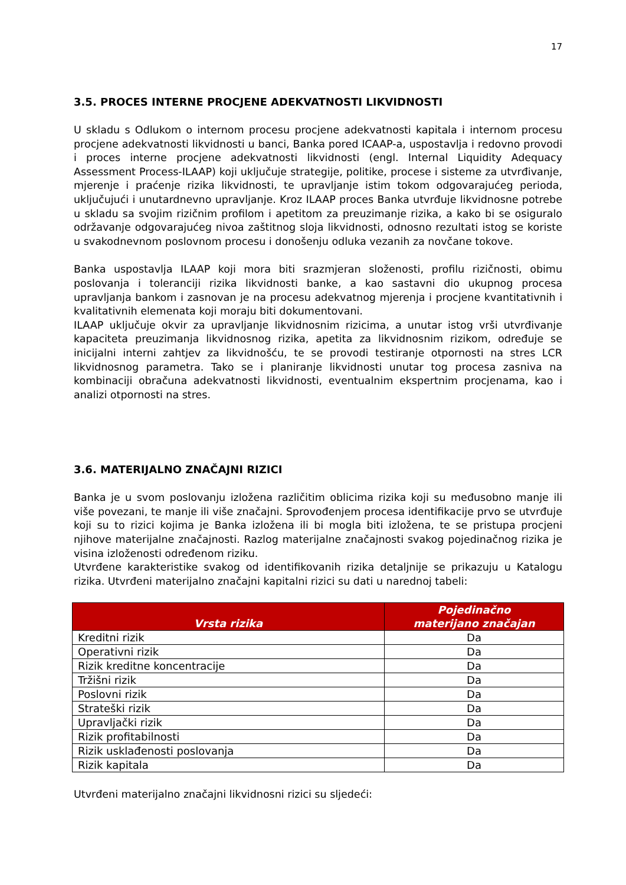17
3.5. PROCES INTERNE PROCJENE ADEKVATNOSTI LIKVIDNOSTI
U skladu s Odlukom o internom procesu procjene adekvatnosti kapitala i internom procesu procjene adekvatnosti likvidnosti u banci, Banka pored ICAAP-a, uspostavlja i redovno provodi i proces interne procjene adekvatnosti likvidnosti (engl. Internal Liquidity Adequacy Assessment Process-ILAAP) koji uključuje strategije, politike, procese i sisteme za utvrđivanje, mjerenje i praćenje rizika likvidnosti, te upravljanje istim tokom odgovarajućeg perioda, uključujući i unutardnevno upravljanje. Kroz ILAAP proces Banka utvrđuje likvidnosne potrebe u skladu sa svojim rizičnim profilom i apetitom za preuzimanje rizika, a kako bi se osiguralo održavanje odgovarajućeg nivoa zaštitnog sloja likvidnosti, odnosno rezultati istog se koriste u svakodnevnom poslovnom procesu i donošenju odluka vezanih za novčane tokove.
Banka uspostavlja ILAAP koji mora biti srazmjeran složenosti, profilu rizičnosti, obimu poslovanja i toleranciji rizika likvidnosti banke, a kao sastavni dio ukupnog procesa upravljanja bankom i zasnovan je na procesu adekvatnog mjerenja i procjene kvantitativnih i kvalitativnih elemenata koji moraju biti dokumentovani.
ILAAP uključuje okvir za upravljanje likvidnosnim rizicima, a unutar istog vrši utvrđivanje kapaciteta preuzimanja likvidnosnog rizika, apetita za likvidnosnim rizikom, određuje se inicijalni interni zahtjev za likvidnošću, te se provodi testiranje otpornosti na stres LCR likvidnosnog parametra. Tako se i planiranje likvidnosti unutar tog procesa zasniva na kombinaciji obračuna adekvatnosti likvidnosti, eventualnim ekspertnim procjenama, kao i analizi otpornosti na stres.
3.6. MATERIJALNO ZNAČAJNI RIZICI
Banka je u svom poslovanju izložena različitim oblicima rizika koji su međusobno manje ili više povezani, te manje ili više značajni. Sprovođenjem procesa identifikacije prvo se utvrđuje koji su to rizici kojima je Banka izložena ili bi mogla biti izložena, te se pristupa procjeni njihove materijalne značajnosti. Razlog materijalne značajnosti svakog pojedinačnog rizika je visina izloženosti određenom riziku.
Utvrđene karakteristike svakog od identifikovanih rizika detaljnije se prikazuju u Katalogu rizika. Utvrđeni materijalno značajni kapitalni rizici su dati u narednoj tabeli:
| Vrsta rizika | Pojedinačno materijano značajan |
| --- | --- |
| Kreditni rizik | Da |
| Operativni rizik | Da |
| Rizik kreditne koncentracije | Da |
| Tržišni rizik | Da |
| Poslovni rizik | Da |
| Strateški rizik | Da |
| Upravljački rizik | Da |
| Rizik profitabilnosti | Da |
| Rizik usklađenosti poslovanja | Da |
| Rizik kapitala | Da |
Utvrđeni materijalno značajni likvidnosni rizici su sljedeći: